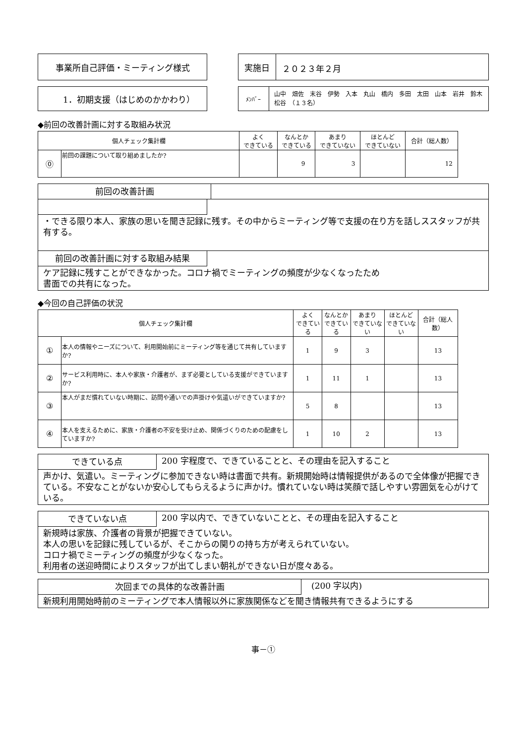事業所自己評価・ミーティング様式 実施日
２０２３年２月
1．初期支援（はじめのかかわり）
ﾒﾝﾊﾞｰ
山中　畑佐　末谷　伊勢　入本　丸山　橋内　多田　太田　山本　岩井　鈴木　松谷　（１３名）
◆前回の改善計画に対する取組み状況
| 個人チェック集計欄 | | よく できている | なんとか できている | あまり できていない | ほとんど できていない | 合計（総人数） |
| --- | --- | --- | --- | --- | --- | --- |
| ⓪ | 前回の課題について取り組めましたか? | | 9 | 3 | | 12 |
前回の改善計画
・できる限り本人、家族の思いを聞き記録に残す。その中からミーティング等で支援の在り方を話しススタッフが共有する。
前回の改善計画に対する取組み結果
ケア記録に残すことができなかった。コロナ禍でミーティングの頻度が少なくなったため
書面での共有になった。
◆今回の自己評価の状況
| 個人チェック集計欄 | | よく できている | なんとか できている | あまり できていない | ほとんど できていない | 合計（総人数） |
| --- | --- | --- | --- | --- | --- | --- |
| ① | 本人の情報やニーズについて、利用開始前にミーティング等を通じて共有していますか? | 1 | 9 | 3 | | 13 |
| ② | サービス利用時に、本人や家族・介護者が、まず必要としている支援ができていますか? | 1 | 11 | 1 | | 13 |
| ③ | 本人がまだ慣れていない時期に、訪問や通いでの声掛けや気遣いができていますか? | 5 | 8 | | | 13 |
| ④ | 本人を支えるために、家族・介護者の不安を受け止め、関係づくりのための配慮をしていますか? | 1 | 10 | 2 | | 13 |
できている点 200 字程度で、できていることと、その理由を記入すること
声かけ、気遣い。ミーティングに参加できない時は書面で共有。新規開始時は情報提供があるので全体像が把握できている。不安なことがないか安心してもらえるように声かけ。慣れていない時は笑顔で話しやすい雰囲気を心がけている。
できていない点 200 字以内で、できていないことと、その理由を記入すること
新規時は家族、介護者の背景が把握できていない。
本人の思いを記録に残しているが、そこからの関りの持ち方が考えられていない。
コロナ禍でミーティングの頻度が少なくなった。
利用者の送迎時間によりスタッフが出てしまい朝礼ができない日が度々ある。
次回までの具体的な改善計画 (200 字以内)
新規利用開始時前のミーティングで本人情報以外に家族関係などを聞き情報共有できるようにする
事－①